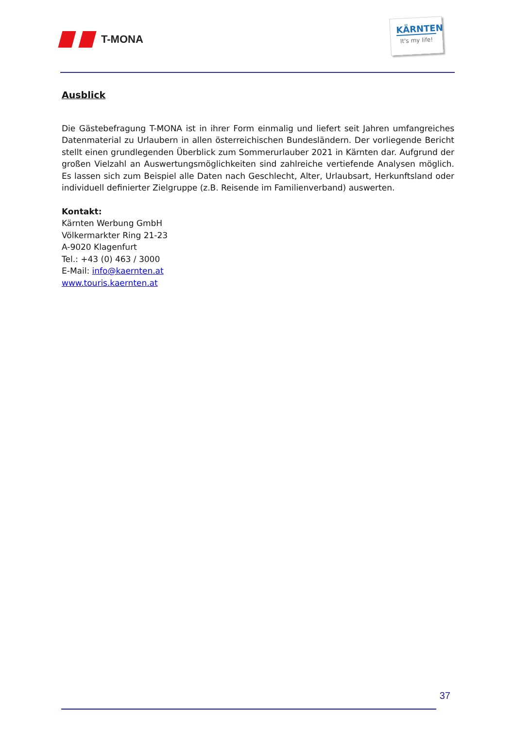T-MONA
KÄRNTEN
It's my life!
Ausblick
Die Gästebefragung T-MONA ist in ihrer Form einmalig und liefert seit Jahren umfangreiches Datenmaterial zu Urlaubern in allen österreichischen Bundesländern. Der vorliegende Bericht stellt einen grundlegenden Überblick zum Sommerurlauber 2021 in Kärnten dar. Aufgrund der großen Vielzahl an Auswertungsmöglichkeiten sind zahlreiche vertiefende Analysen möglich. Es lassen sich zum Beispiel alle Daten nach Geschlecht, Alter, Urlaubsart, Herkunftsland oder individuell definierter Zielgruppe (z.B. Reisende im Familienverband) auswerten.
Kontakt:
Kärnten Werbung GmbH
Völkermarkter Ring 21-23
A-9020 Klagenfurt
Tel.: +43 (0) 463 / 3000
E-Mail: info@kaernten.at
www.touris.kaernten.at
37